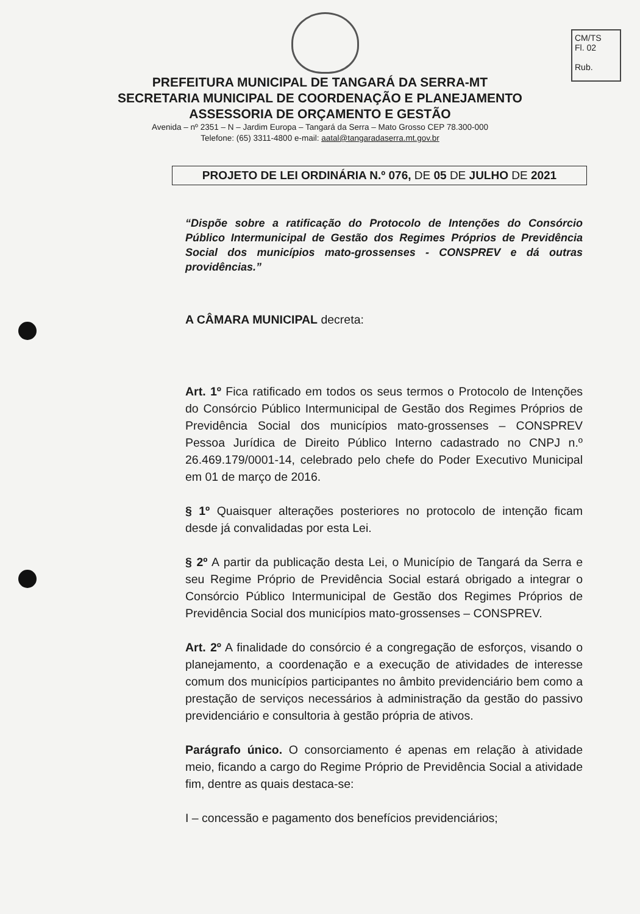CM/TS
Fl. 02
Rub.
PREFEITURA MUNICIPAL DE TANGARÁ DA SERRA-MT
SECRETARIA MUNICIPAL DE COORDENAÇÃO E PLANEJAMENTO
ASSESSORIA DE ORÇAMENTO E GESTÃO
Avenida – nº 2351 – N – Jardim Europa – Tangará da Serra – Mato Grosso CEP 78.300-000
Telefone: (65) 3311-4800 e-mail: aatal@tangaradaserra.mt.gov.br
PROJETO DE LEI ORDINÁRIA N.º 076, DE 05 DE JULHO DE 2021
“Dispõe sobre a ratificação do Protocolo de Intenções do Consórcio Público Intermunicipal de Gestão dos Regimes Próprios de Previdência Social dos municípios mato-grossenses - CONSPREV e dá outras providências.”
A CÂMARA MUNICIPAL decreta:
Art. 1º Fica ratificado em todos os seus termos o Protocolo de Intenções do Consórcio Público Intermunicipal de Gestão dos Regimes Próprios de Previdência Social dos municípios mato-grossenses – CONSPREV Pessoa Jurídica de Direito Público Interno cadastrado no CNPJ n.º 26.469.179/0001-14, celebrado pelo chefe do Poder Executivo Municipal em 01 de março de 2016.
§ 1º Quaisquer alterações posteriores no protocolo de intenção ficam desde já convalidadas por esta Lei.
§ 2º A partir da publicação desta Lei, o Município de Tangará da Serra e seu Regime Próprio de Previdência Social estará obrigado a integrar o Consórcio Público Intermunicipal de Gestão dos Regimes Próprios de Previdência Social dos municípios mato-grossenses – CONSPREV.
Art. 2º A finalidade do consórcio é a congregação de esforços, visando o planejamento, a coordenação e a execução de atividades de interesse comum dos municípios participantes no âmbito previdenciário bem como a prestação de serviços necessários à administração da gestão do passivo previdenciário e consultoria à gestão própria de ativos.
Parágrafo único. O consorciamento é apenas em relação à atividade meio, ficando a cargo do Regime Próprio de Previdência Social a atividade fim, dentre as quais destaca-se:
I – concessão e pagamento dos benefícios previdenciários;